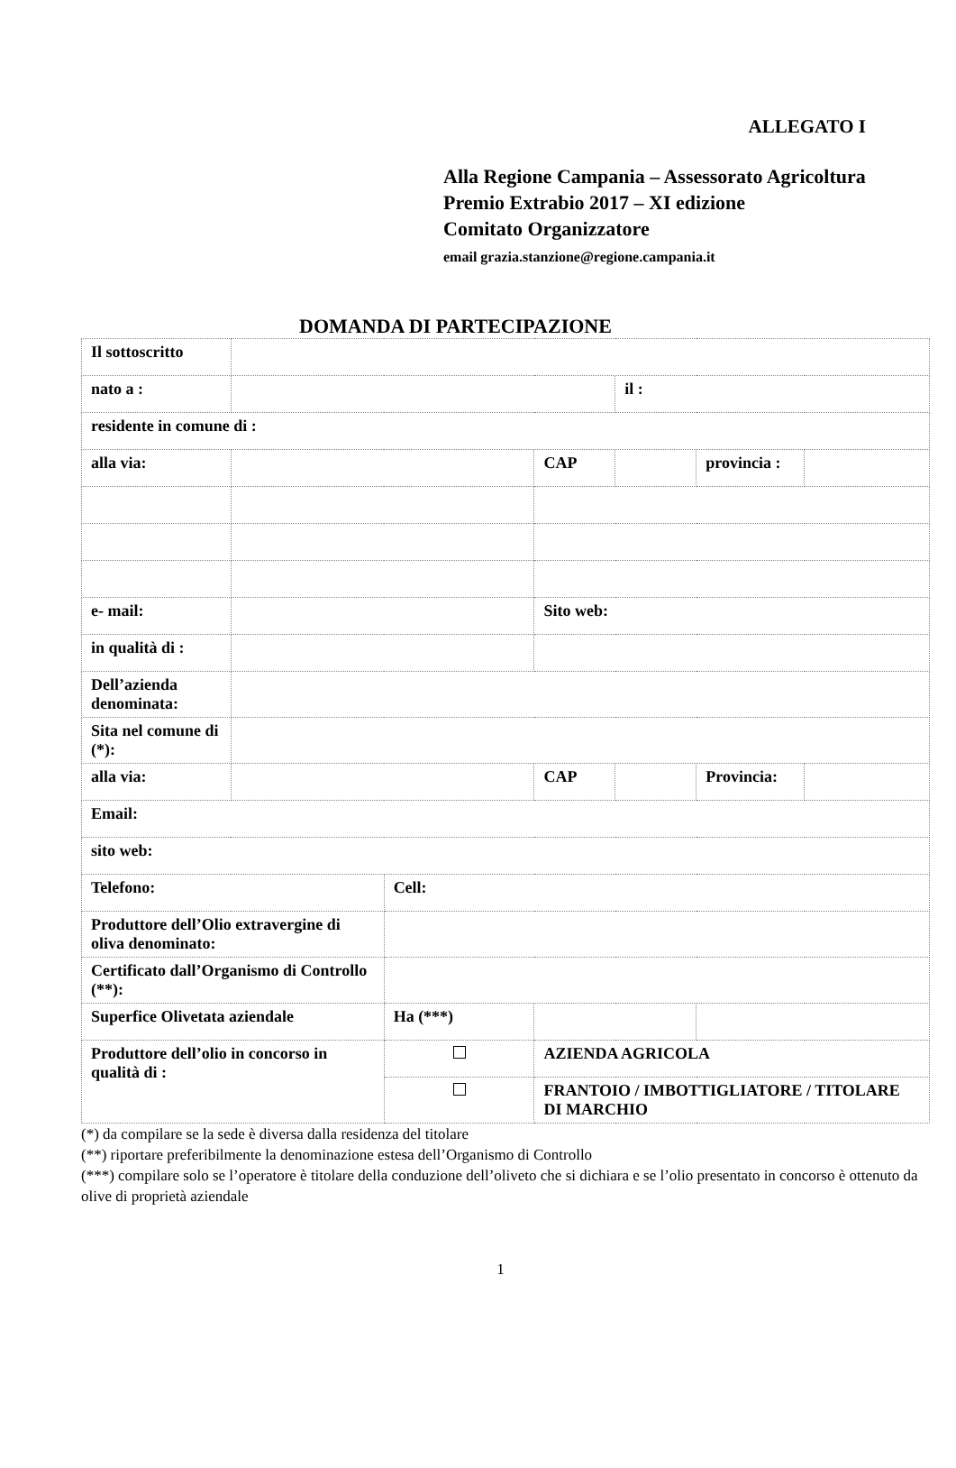ALLEGATO I
Alla Regione Campania – Assessorato Agricoltura
Premio Extrabio 2017 – XI edizione
Comitato Organizzatore
email grazia.stanzione@regione.campania.it
DOMANDA DI PARTECIPAZIONE
| Il sottoscritto | | | | | | |
| nato a : | | | | il : | | |
| residente in comune di : | | | | | | |
| alla via: | | | CAP | | provincia : | |
| e- mail: | | | Sito web: | | | |
| in qualità di : | | | | | | |
| Dell’azienda denominata: | | | | | | |
| Sita nel comune di (*): | | | | | | |
| alla via: | | | CAP | | Provincia: | |
| Email: | | | | | | |
| sito web: | | | | | | |
| Telefono: | | Cell: | | | | |
| Produttore dell’Olio extravergine di oliva denominato: | | | | | | |
| Certificato dall’Organismo di Controllo (**): | | | | | | |
| Superfice Olivetata aziendale | | Ha (***) | | | | |
| Produttore dell’olio in concorso in qualità di : | | | AZIENDA AGRICOLA | | | |
| | | | FRANTOIO / IMBOTTIGLIATORE / TITOLARE DI MARCHIO | | | |
(*) da compilare se la sede è diversa dalla residenza del titolare
(**) riportare preferibilmente la denominazione estesa dell’Organismo di Controllo
(***) compilare solo se l’operatore è titolare della conduzione dell’oliveto che si dichiara e se l’olio presentato in concorso è ottenuto da olive di proprietà aziendale
1